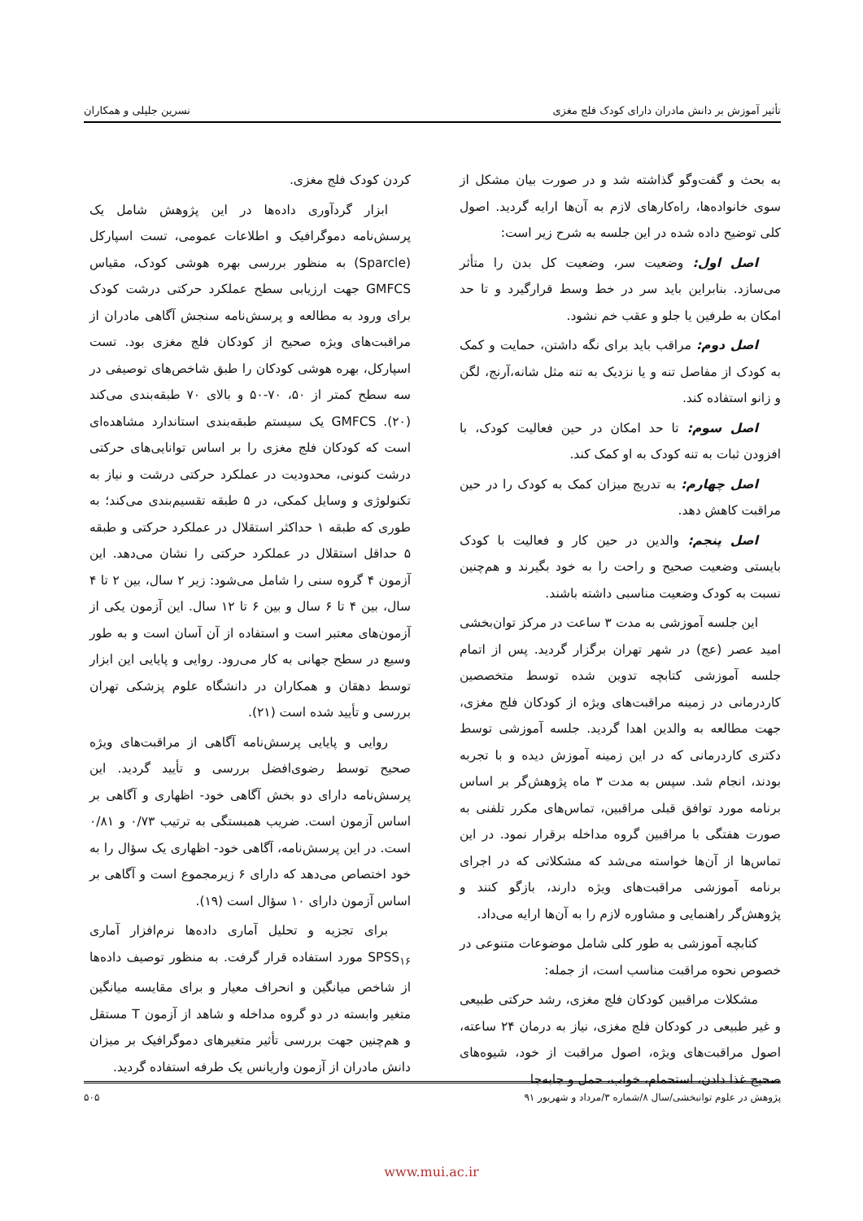تأثیر آموزش بر دانش مادران دارای کودک فلج مغزی نسرین جلیلی و همکاران
به بحث و گفت‌وگو گذاشته شد و در صورت بیان مشکل از سوی خانواده‌ها، راه‌کارهای لازم به آن‌ها ارایه گردید. اصول کلی توضیح داده شده در این جلسه به شرح زیر است:
اصل اول: وضعیت سر، وضعیت کل بدن را متأثر می‌سازد. بنابراین باید سر در خط وسط قرارگیرد و تا حد امکان به طرفین یا جلو و عقب خم نشود.
اصل دوم: مراقب باید برای نگه داشتن، حمایت و کمک به کودک از مفاصل تنه و یا نزدیک به تنه مثل شانه،آرنج، لگن و زانو استفاده کند.
اصل سوم: تا حد امکان در حین فعالیت کودک، با افزودن ثبات به تنه کودک به او کمک کند.
اصل چهارم: به تدریج میزان کمک به کودک را در حین مراقبت کاهش دهد.
اصل پنجم: والدین در حین کار و فعالیت با کودک بایستی وضعیت صحیح و راحت را به خود بگیرند و هم‌چنین نسبت به کودک وضعیت مناسبی داشته باشند.
این جلسه آموزشی به مدت ۳ ساعت در مرکز توان‌بخشی امید عصر (عج) در شهر تهران برگزار گردید. پس از اتمام جلسه آموزشی کتابچه تدوین شده توسط متخصصین کاردرمانی در زمینه مراقبت‌های ویژه از کودکان فلج مغزی، جهت مطالعه به والدین اهدا گردید. جلسه آموزشی توسط دکتری کاردرمانی که در این زمینه آموزش دیده و با تجربه بودند، انجام شد. سپس به مدت ۳ ماه پژوهش‌گر بر اساس برنامه مورد توافق قبلی مراقبین، تماس‌های مکرر تلفنی به صورت هفتگی با مراقبین گروه مداخله برقرار نمود. در این تماس‌ها از آن‌ها خواسته می‌شد که مشکلاتی که در اجرای برنامه آموزشی مراقبت‌های ویژه دارند، بازگو کنند و پژوهش‌گر راهنمایی و مشاوره لازم را به آن‌ها ارایه می‌داد.
کتابچه آموزشی به طور کلی شامل موضوعات متنوعی در خصوص نحوه مراقبت مناسب است، از جمله:
مشکلات مراقبین کودکان فلج مغزی، رشد حرکتی طبیعی و غیر طبیعی در کودکان فلج مغزی، نیاز به درمان ۲۴ ساعته، اصول مراقبت‌های ویژه، اصول مراقبت از خود، شیوه‌های صحیح غذا دادن، استحمام، خواب، حمل و جابه‌جا
کردن کودک فلج مغزی.
ابزار گردآوری داده‌ها در این پژوهش شامل یک پرسش‌نامه دموگرافیک و اطلاعات عمومی، تست اسپارکل (Sparcle) به منظور بررسی بهره هوشی کودک، مقیاس GMFCS جهت ارزیابی سطح عملکرد حرکتی درشت کودک برای ورود به مطالعه و پرسش‌نامه سنجش آگاهی مادران از مراقبت‌های ویژه صحیح از کودکان فلج مغزی بود. تست اسپارکل، بهره هوشی کودکان را طبق شاخص‌های توصیفی در سه سطح کمتر از ۵۰، ۷۰-۵۰ و بالای ۷۰ طبقه‌بندی می‌کند (۲۰). GMFCS یک سیستم طبقه‌بندی استاندارد مشاهده‌ای است که کودکان فلج مغزی را بر اساس توانایی‌های حرکتی درشت کنونی، محدودیت در عملکرد حرکتی درشت و نیاز به تکنولوژی و وسایل کمکی، در ۵ طبقه تقسیم‌بندی می‌کند؛ به طوری که طبقه ۱ حداکثر استقلال در عملکرد حرکتی و طبقه ۵ حداقل استقلال در عملکرد حرکتی را نشان می‌دهد. این آزمون ۴ گروه سنی را شامل می‌شود: زیر ۲ سال، بین ۲ تا ۴ سال، بین ۴ تا ۶ سال و بین ۶ تا ۱۲ سال. این آزمون یکی از آزمون‌های معتبر است و استفاده از آن آسان است و به طور وسیع در سطح جهانی به کار می‌رود. روایی و پایایی این ابزار توسط دهقان و همکاران در دانشگاه علوم پزشکی تهران بررسی و تأیید شده است (۲۱).
روایی و پایایی پرسش‌نامه آگاهی از مراقبت‌های ویژه صحیح توسط رضوی‌افضل بررسی و تأیید گردید. این پرسش‌نامه دارای دو بخش آگاهی خود- اظهاری و آگاهی بر اساس آزمون است. ضریب همبستگی به ترتیب ۰/۷۳ و ۰/۸۱ است. در این پرسش‌نامه، آگاهی خود- اظهاری یک سؤال را به خود اختصاص می‌دهد که دارای ۶ زیرمجموع است و آگاهی بر اساس آزمون دارای ۱۰ سؤال است (۱۹).
برای تجزیه و تحلیل آماری داده‌ها نرم‌افزار آماری SPSS<sub>۱۶</sub> مورد استفاده قرار گرفت. به منظور توصیف داده‌ها از شاخص میانگین و انحراف معیار و برای مقایسه میانگین متغیر وابسته در دو گروه مداخله و شاهد از آزمون T مستقل و هم‌چنین جهت بررسی تأثیر متغیرهای دموگرافیک بر میزان دانش مادران از آزمون واریانس یک طرفه استفاده گردید.
پژوهش در علوم توانبخشی/سال ۸/شماره ۳/مرداد و شهریور ۹۱ ۵۰۵
www.mui.ac.ir